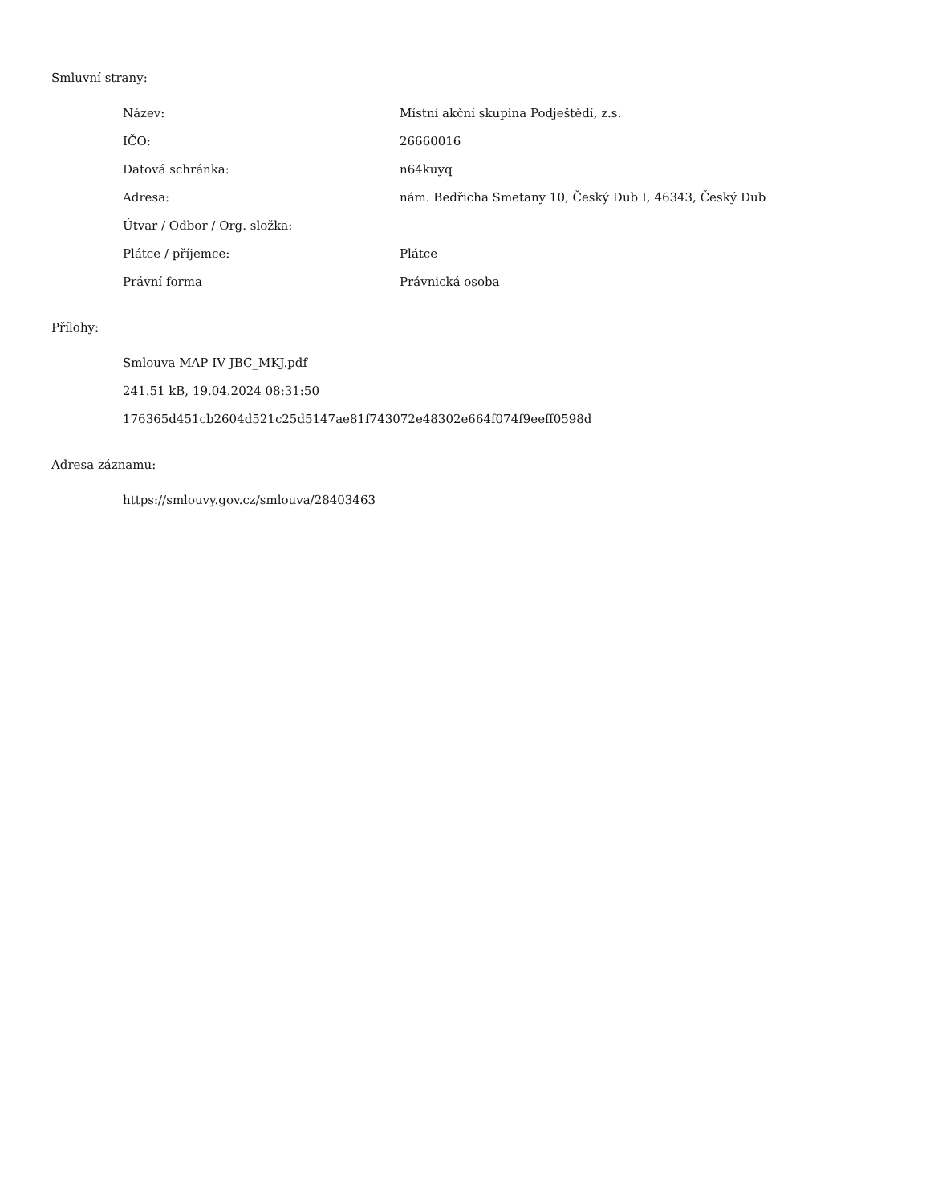Smluvní strany:
| Název: | Místní akční skupina Podještědí, z.s. |
| IČO: | 26660016 |
| Datová schránka: | n64kuyq |
| Adresa: | nám. Bedřicha Smetany 10, Český Dub I, 46343, Český Dub |
| Útvar / Odbor / Org. složka: | |
| Plátce / příjemce: | Plátce |
| Právní forma | Právnická osoba |
Přílohy:
Smlouva MAP IV JBC_MKJ.pdf
241.51 kB, 19.04.2024 08:31:50
176365d451cb2604d521c25d5147ae81f743072e48302e664f074f9eeff0598d
Adresa záznamu:
https://smlouvy.gov.cz/smlouva/28403463